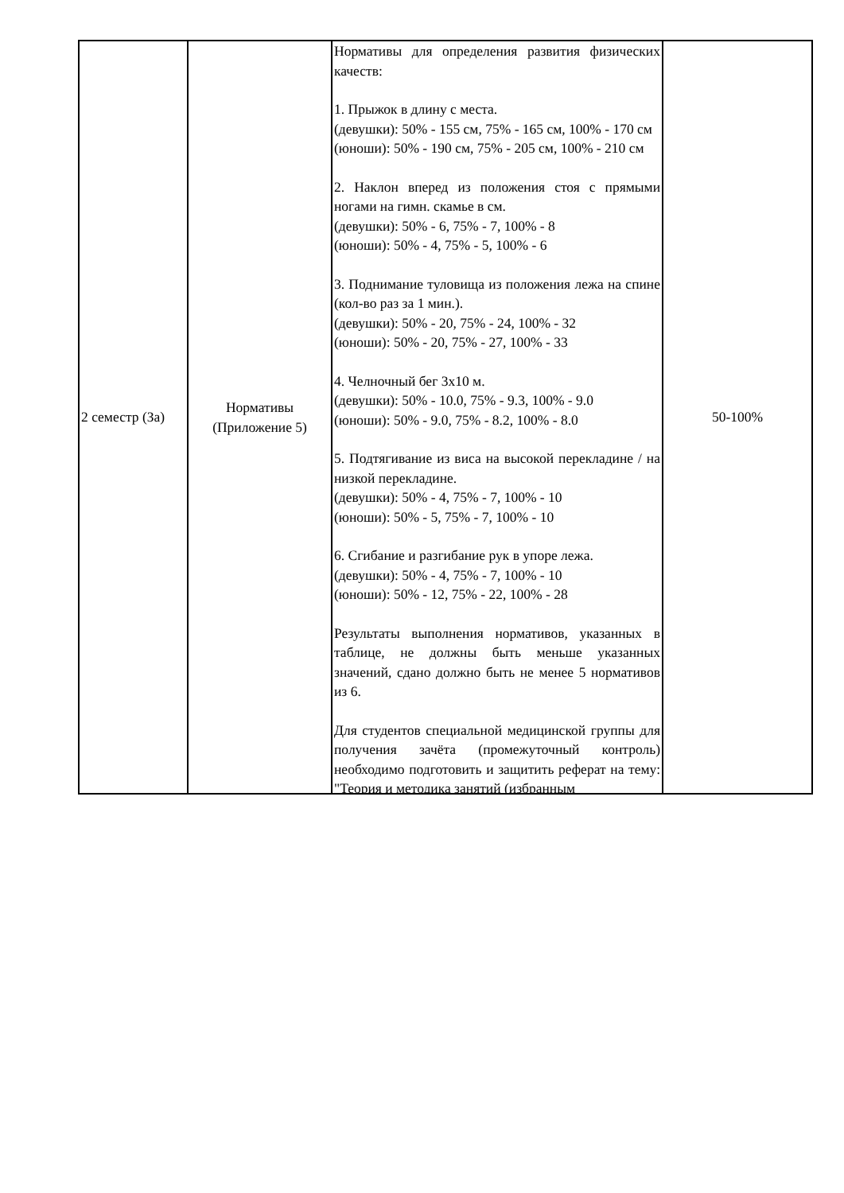| 2 семестр (За) | Нормативы (Приложение 5) | Нормативы для определения развития физических качеств: 1. Прыжок в длину с места. (девушки): 50% - 155 см, 75% - 165 см, 100% - 170 см (юноши): 50% - 190 см, 75% - 205 см, 100% - 210 см 2. Наклон вперед из положения стоя с прямыми ногами на гимн. скамье в см. (девушки): 50% - 6, 75% - 7, 100% - 8 (юноши): 50% - 4, 75% - 5, 100% - 6 3. Поднимание туловища из положения лежа на спине (кол-во раз за 1 мин.). (девушки): 50% - 20, 75% - 24, 100% - 32 (юноши): 50% - 20, 75% - 27, 100% - 33 4. Челночный бег 3x10 м. (девушки): 50% - 10.0, 75% - 9.3, 100% - 9.0 (юноши): 50% - 9.0, 75% - 8.2, 100% - 8.0 5. Подтягивание из виса на высокой перекладине / на низкой перекладине. (девушки): 50% - 4, 75% - 7, 100% - 10 (юноши): 50% - 5, 75% - 7, 100% - 10 6. Сгибание и разгибание рук в упоре лежа. (девушки): 50% - 4, 75% - 7, 100% - 10 (юноши): 50% - 12, 75% - 22, 100% - 28 Результаты выполнения нормативов, указанных в таблице, не должны быть меньше указанных значений, сдано должно быть не менее 5 нормативов из 6. Для студентов специальной медицинской группы для получения зачёта (промежуточный контроль) необходимо подготовить и защитить реферат на тему: "Теория и методика занятий (избранным | 50-100% |